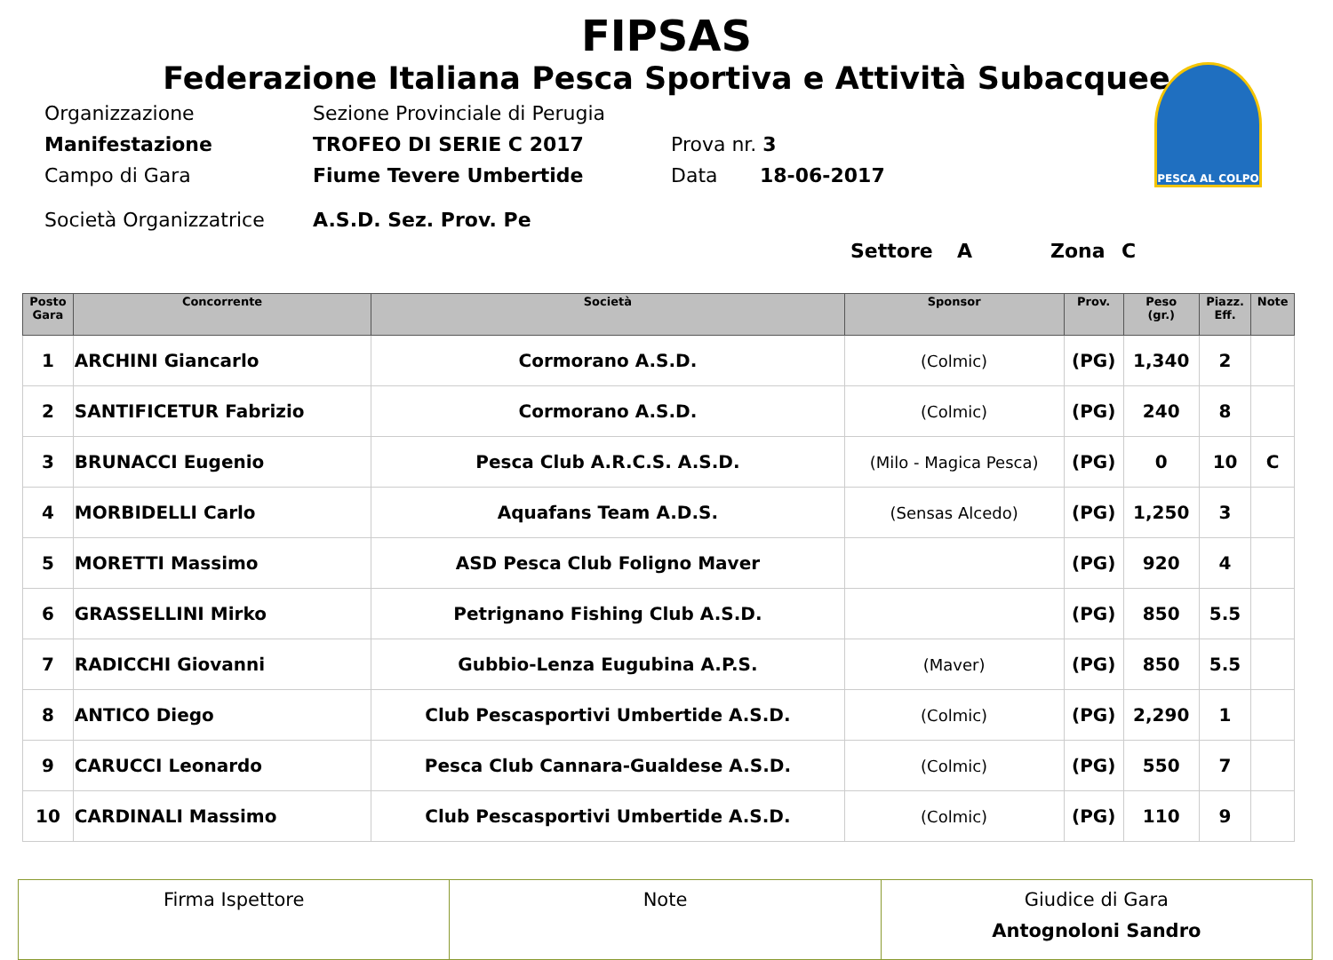FIPSAS
Federazione Italiana Pesca Sportiva e Attività Subacquee
PESCA AL COLPO
Organizzazione Sezione Provinciale di Perugia
Manifestazione TROFEO DI SERIE C 2017 Prova nr. 3
Campo di Gara Fiume Tevere Umbertide Data 18-06-2017
Società Organizzatrice A.S.D. Sez. Prov. Pe
Settore A Zona C
| Posto Gara | Concorrente | Società | Sponsor | Prov. | Peso (gr.) | Piazz. Eff. | Note |
| --- | --- | --- | --- | --- | --- | --- | --- |
| 1 | ARCHINI Giancarlo | Cormorano A.S.D. | (Colmic) | (PG) | 1,340 | 2 | |
| 2 | SANTIFICETUR Fabrizio | Cormorano A.S.D. | (Colmic) | (PG) | 240 | 8 | |
| 3 | BRUNACCI Eugenio | Pesca Club A.R.C.S. A.S.D. | (Milo - Magica Pesca) | (PG) | 0 | 10 | C |
| 4 | MORBIDELLI Carlo | Aquafans Team A.D.S. | (Sensas Alcedo) | (PG) | 1,250 | 3 | |
| 5 | MORETTI Massimo | ASD Pesca Club Foligno Maver | | (PG) | 920 | 4 | |
| 6 | GRASSELLINI Mirko | Petrignano Fishing Club A.S.D. | | (PG) | 850 | 5.5 | |
| 7 | RADICCHI Giovanni | Gubbio-Lenza Eugubina A.P.S. | (Maver) | (PG) | 850 | 5.5 | |
| 8 | ANTICO Diego | Club Pescasportivi Umbertide A.S.D. | (Colmic) | (PG) | 2,290 | 1 | |
| 9 | CARUCCI Leonardo | Pesca Club Cannara-Gualdese A.S.D. | (Colmic) | (PG) | 550 | 7 | |
| 10 | CARDINALI Massimo | Club Pescasportivi Umbertide A.S.D. | (Colmic) | (PG) | 110 | 9 | |
| Firma Ispettore | Note | Giudice di Gara Antognoloni Sandro |